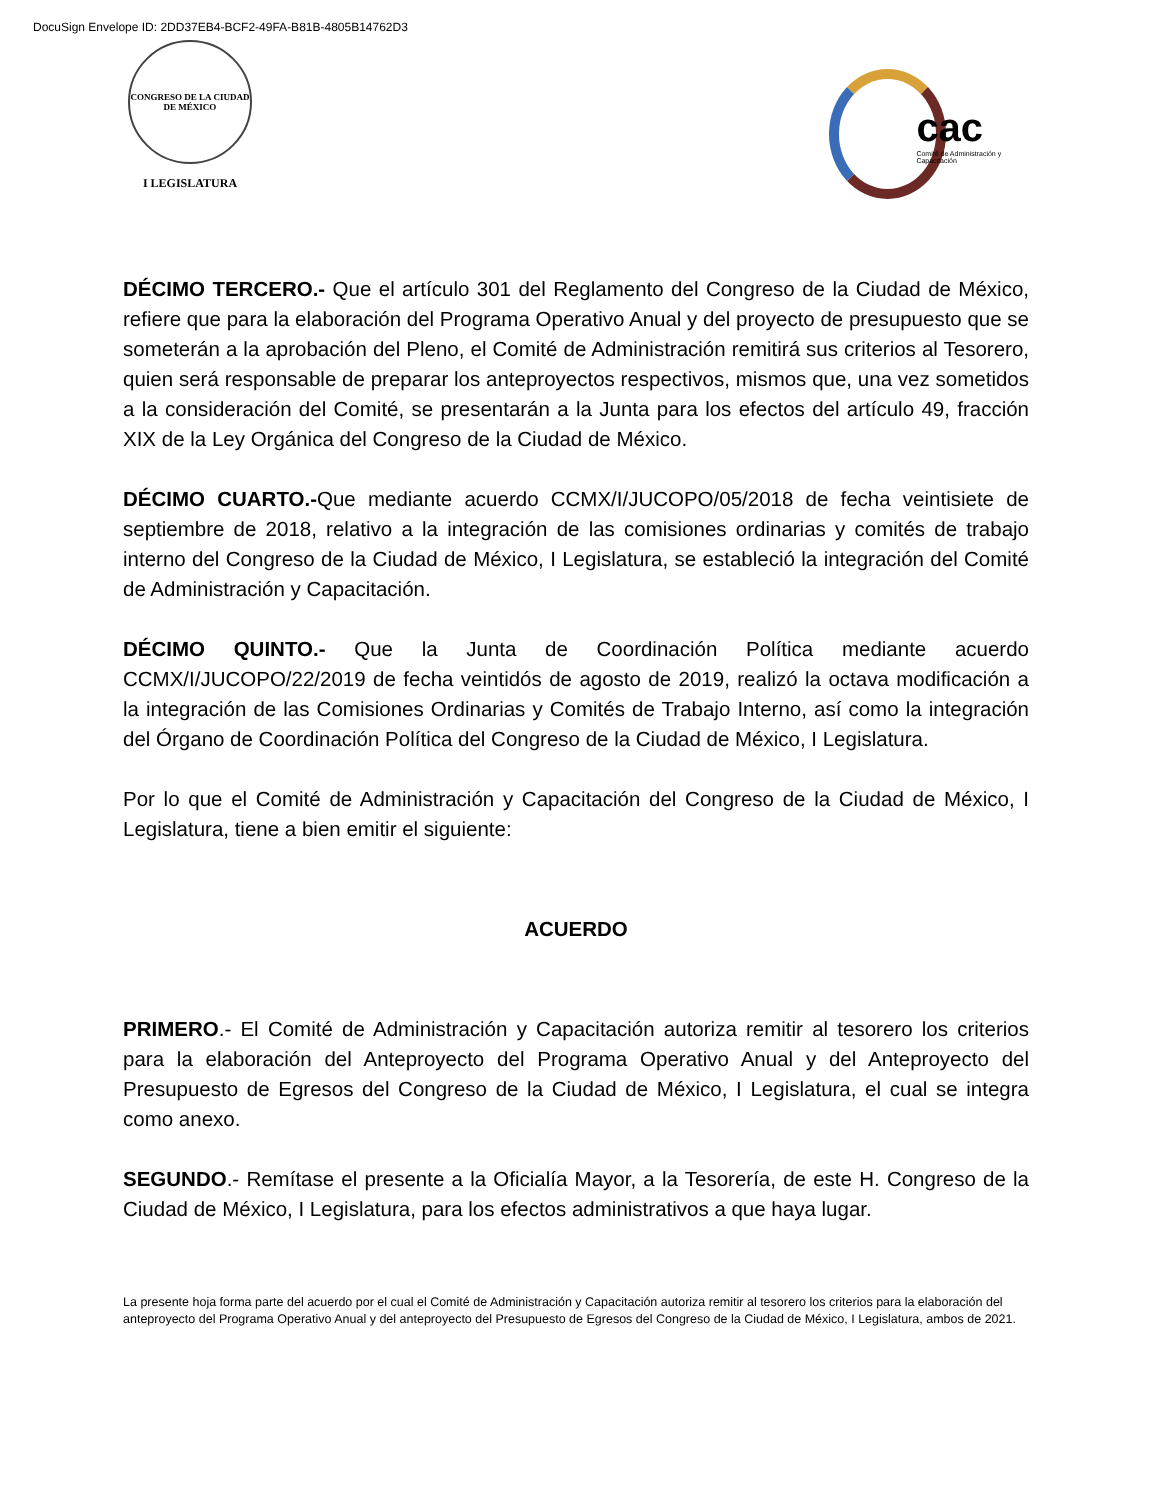DocuSign Envelope ID: 2DD37EB4-BCF2-49FA-B81B-4805B14762D3
CONGRESO DE LA CIUDAD DE MÉXICO
I LEGISLATURA
cac
Comité de Administración y Capacitación
DÉCIMO TERCERO.- Que el artículo 301 del Reglamento del Congreso de la Ciudad de México, refiere que para la elaboración del Programa Operativo Anual y del proyecto de presupuesto que se someterán a la aprobación del Pleno, el Comité de Administración remitirá sus criterios al Tesorero, quien será responsable de preparar los anteproyectos respectivos, mismos que, una vez sometidos a la consideración del Comité, se presentarán a la Junta para los efectos del artículo 49, fracción XIX de la Ley Orgánica del Congreso de la Ciudad de México.
DÉCIMO CUARTO.-Que mediante acuerdo CCMX/I/JUCOPO/05/2018 de fecha veintisiete de septiembre de 2018, relativo a la integración de las comisiones ordinarias y comités de trabajo interno del Congreso de la Ciudad de México, I Legislatura, se estableció la integración del Comité de Administración y Capacitación.
DÉCIMO QUINTO.- Que la Junta de Coordinación Política mediante acuerdo CCMX/I/JUCOPO/22/2019 de fecha veintidós de agosto de 2019, realizó la octava modificación a la integración de las Comisiones Ordinarias y Comités de Trabajo Interno, así como la integración del Órgano de Coordinación Política del Congreso de la Ciudad de México, I Legislatura.
Por lo que el Comité de Administración y Capacitación del Congreso de la Ciudad de México, I Legislatura, tiene a bien emitir el siguiente:
ACUERDO
PRIMERO.- El Comité de Administración y Capacitación autoriza remitir al tesorero los criterios para la elaboración del Anteproyecto del Programa Operativo Anual y del Anteproyecto del Presupuesto de Egresos del Congreso de la Ciudad de México, I Legislatura, el cual se integra como anexo.
SEGUNDO.- Remítase el presente a la Oficialía Mayor, a la Tesorería, de este H. Congreso de la Ciudad de México, I Legislatura, para los efectos administrativos a que haya lugar.
La presente hoja forma parte del acuerdo por el cual el Comité de Administración y Capacitación autoriza remitir al tesorero los criterios para la elaboración del anteproyecto del Programa Operativo Anual y del anteproyecto del Presupuesto de Egresos del Congreso de la Ciudad de México, I Legislatura, ambos de 2021.